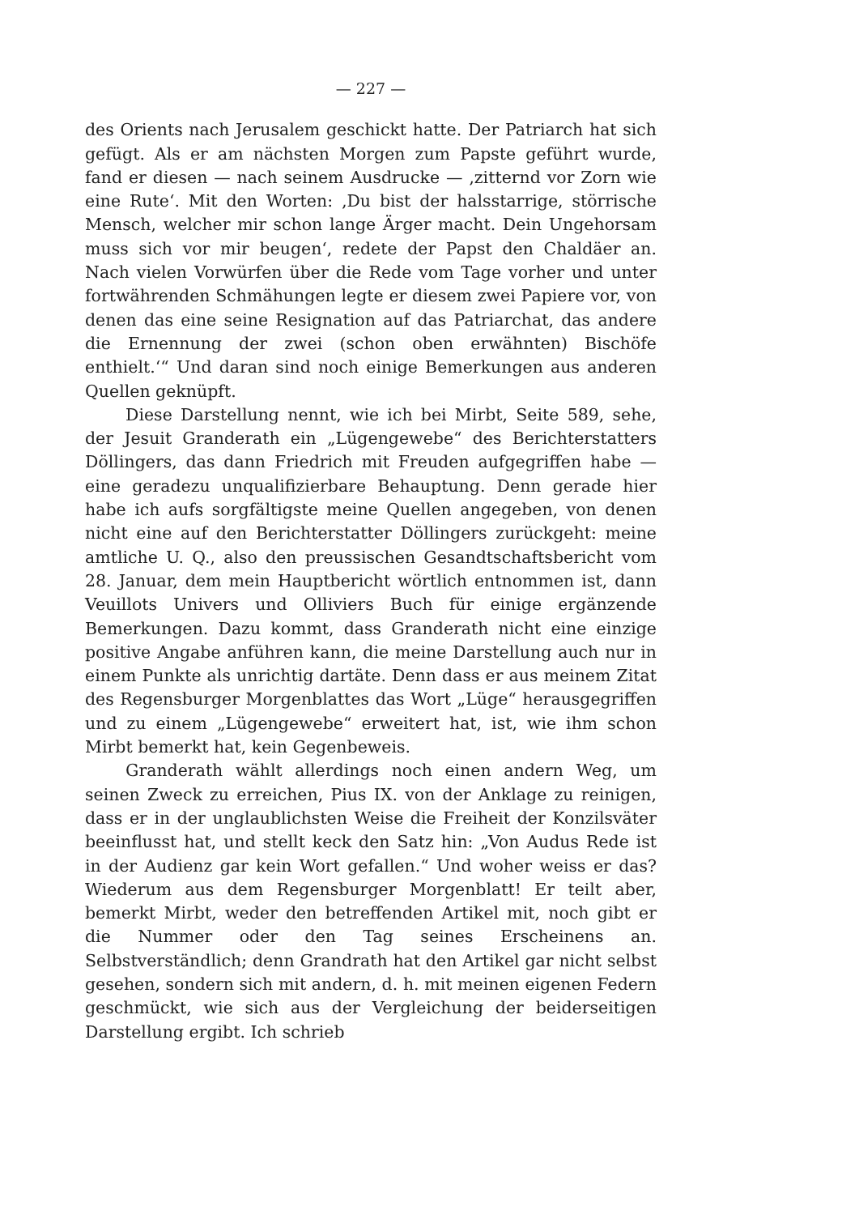— 227 —
des Orients nach Jerusalem geschickt hatte. Der Patriarch hat sich gefügt. Als er am nächsten Morgen zum Papste geführt wurde, fand er diesen — nach seinem Ausdrucke — ‚zitternd vor Zorn wie eine Rute‘. Mit den Worten: ‚Du bist der halsstarrige, störrische Mensch, welcher mir schon lange Ärger macht. Dein Ungehorsam muss sich vor mir beugen‘, redete der Papst den Chaldäer an. Nach vielen Vorwürfen über die Rede vom Tage vorher und unter fortwährenden Schmähungen legte er diesem zwei Papiere vor, von denen das eine seine Resignation auf das Patriarchat, das andere die Ernennung der zwei (schon oben erwähnten) Bischöfe enthielt.‘“ Und daran sind noch einige Bemerkungen aus anderen Quellen geknüpft.
Diese Darstellung nennt, wie ich bei Mirbt, Seite 589, sehe, der Jesuit Granderath ein „Lügengewebe“ des Berichterstatters Döllingers, das dann Friedrich mit Freuden aufgegriffen habe — eine geradezu unqualifizierbare Behauptung. Denn gerade hier habe ich aufs sorgfältigste meine Quellen angegeben, von denen nicht eine auf den Berichterstatter Döllingers zurückgeht: meine amtliche U. Q., also den preussischen Gesandtschaftsbericht vom 28. Januar, dem mein Hauptbericht wörtlich entnommen ist, dann Veuillots Univers und Olliviers Buch für einige ergänzende Bemerkungen. Dazu kommt, dass Granderath nicht eine einzige positive Angabe anführen kann, die meine Darstellung auch nur in einem Punkte als unrichtig dartäte. Denn dass er aus meinem Zitat des Regensburger Morgenblattes das Wort „Lüge“ herausgegriffen und zu einem „Lügengewebe“ erweitert hat, ist, wie ihm schon Mirbt bemerkt hat, kein Gegenbeweis.
Granderath wählt allerdings noch einen andern Weg, um seinen Zweck zu erreichen, Pius IX. von der Anklage zu reinigen, dass er in der unglaublichsten Weise die Freiheit der Konzilsväter beeinflusst hat, und stellt keck den Satz hin: „Von Audus Rede ist in der Audienz gar kein Wort gefallen.“ Und woher weiss er das? Wiederum aus dem Regensburger Morgenblatt! Er teilt aber, bemerkt Mirbt, weder den betreffenden Artikel mit, noch gibt er die Nummer oder den Tag seines Erscheinens an. Selbstverständlich; denn Grandrath hat den Artikel gar nicht selbst gesehen, sondern sich mit andern, d. h. mit meinen eigenen Federn geschmückt, wie sich aus der Vergleichung der beiderseitigen Darstellung ergibt. Ich schrieb